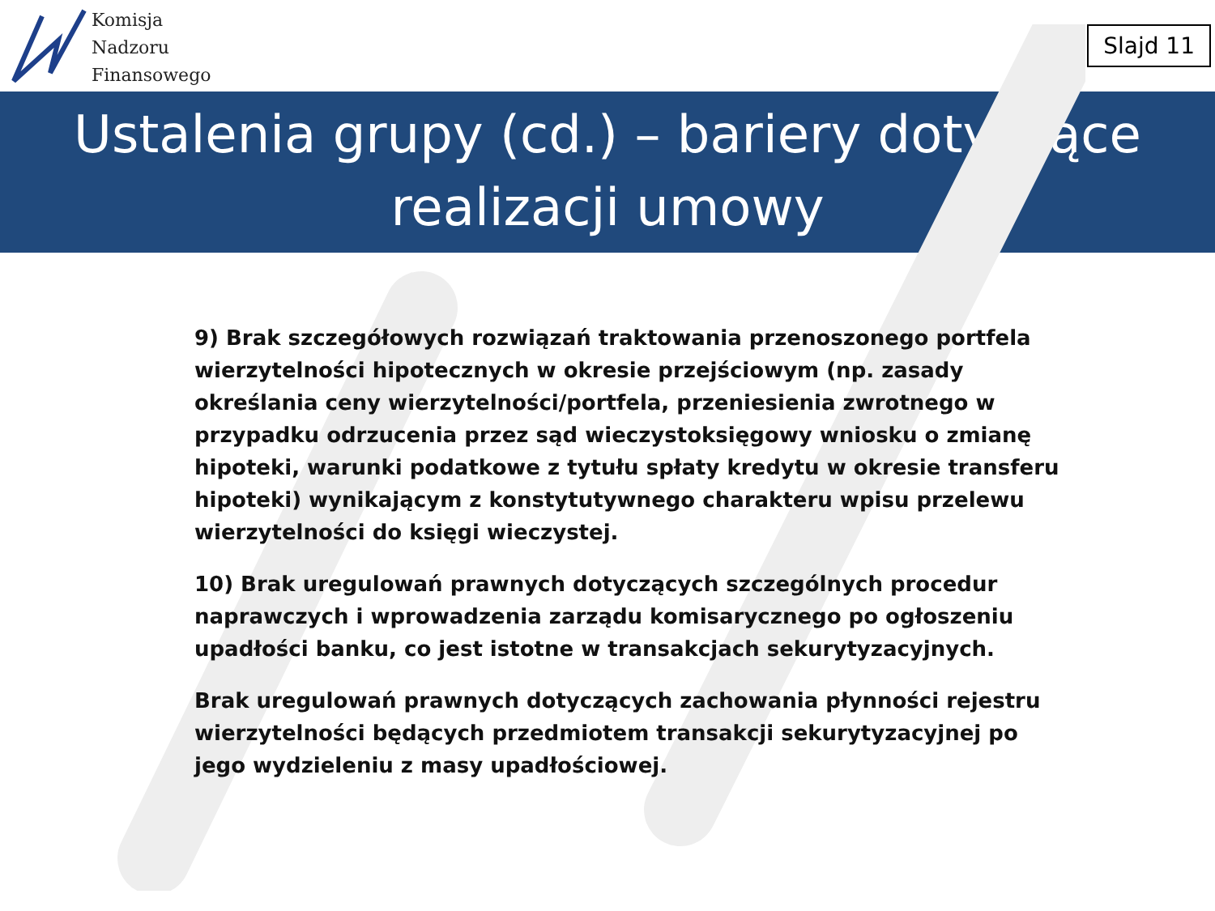Komisja
Nadzoru
Finansowego
Slajd 11
Ustalenia grupy (cd.) – bariery dotyczące realizacji umowy
9) Brak szczegółowych rozwiązań traktowania przenoszonego portfela wierzytelności hipotecznych w okresie przejściowym (np. zasady określania ceny wierzytelności/portfela, przeniesienia zwrotnego w przypadku odrzucenia przez sąd wieczystoksięgowy wniosku o zmianę hipoteki, warunki podatkowe z tytułu spłaty kredytu w okresie transferu hipoteki) wynikającym z konstytutywnego charakteru wpisu przelewu wierzytelności do księgi wieczystej.
10) Brak uregulowań prawnych dotyczących szczególnych procedur naprawczych i wprowadzenia zarządu komisarycznego po ogłoszeniu upadłości banku, co jest istotne w transakcjach sekurytyzacyjnych.
Brak uregulowań prawnych dotyczących zachowania płynności rejestru wierzytelności będących przedmiotem transakcji sekurytyzacyjnej po jego wydzieleniu z masy upadłościowej.